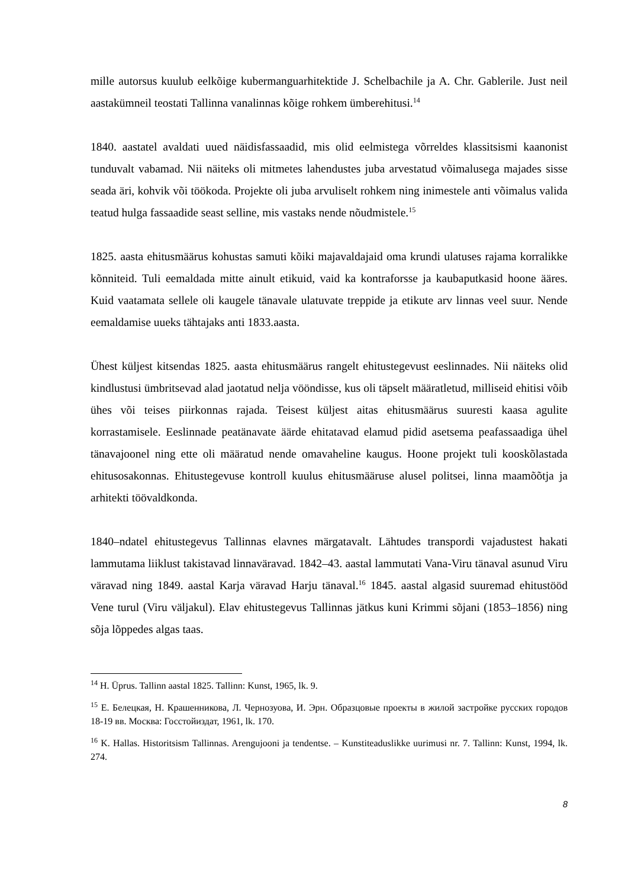mille autorsus kuulub eelkõige kubermanguarhitektide J. Schelbachile ja A. Chr. Gablerile. Just neil aastakümneil teostati Tallinna vanalinnas kõige rohkem ümberehitusi.<sup>14</sup>
1840. aastatel avaldati uued näidisfassaadid, mis olid eelmistega võrreldes klassitsismi kaanonist tunduvalt vabamad. Nii näiteks oli mitmetes lahendustes juba arvestatud võimalusega majades sisse seada äri, kohvik või töökoda. Projekte oli juba arvuliselt rohkem ning inimestele anti võimalus valida teatud hulga fassaadide seast selline, mis vastaks nende nõudmistele.<sup>15</sup>
1825. aasta ehitusmäärus kohustas samuti kõiki majavaldajaid oma krundi ulatuses rajama korralikke kõnniteid. Tuli eemaldada mitte ainult etikuid, vaid ka kontraforsse ja kaubaputkasid hoone ääres. Kuid vaatamata sellele oli kaugele tänavale ulatuvate treppide ja etikute arv linnas veel suur. Nende eemaldamise uueks tähtajaks anti 1833.aasta.
Ühest küljest kitsendas 1825. aasta ehitusmäärus rangelt ehitustegevust eeslinnades. Nii näiteks olid kindlustusi ümbritsevad alad jaotatud nelja vööndisse, kus oli täpselt määratletud, milliseid ehitisi võib ühes või teises piirkonnas rajada. Teisest küljest aitas ehitusmäärus suuresti kaasa agulite korrastamisele. Eeslinnade peatänavate äärde ehitatavad elamud pidid asetsema peafassaadiga ühel tänavajoonel ning ette oli määratud nende omavaheline kaugus. Hoone projekt tuli kooskõlastada ehitusosakonnas. Ehitustegevuse kontroll kuulus ehitusmääruse alusel politsei, linna maamõõtja ja arhitekti töövaldkonda.
1840–ndatel ehitustegevus Tallinnas elavnes märgatavalt. Lähtudes transpordi vajadustest hakati lammutama liiklust takistavad linnaväravad. 1842–43. aastal lammutati Vana-Viru tänaval asunud Viru väravad ning 1849. aastal Karja väravad Harju tänaval.<sup>16</sup> 1845. aastal algasid suuremad ehitustööd Vene turul (Viru väljakul). Elav ehitustegevus Tallinnas jätkus kuni Krimmi sõjani (1853–1856) ning sõja lõppedes algas taas.
<sup>14</sup> H. Üprus. Tallinn aastal 1825. Tallinn: Kunst, 1965, lk. 9.
<sup>15</sup> Е. Белецкая, Н. Крашенникова, Л. Чернозуова, И. Эрн. Образцовые проекты в жилой застройке русских городов 18-19 вв. Москва: Госстойиздат, 1961, lk. 170.
<sup>16</sup> K. Hallas. Historitsism Tallinnas. Arengujooni ja tendentse. – Kunstiteaduslikke uurimusi nr. 7. Tallinn: Kunst, 1994, lk. 274.
8